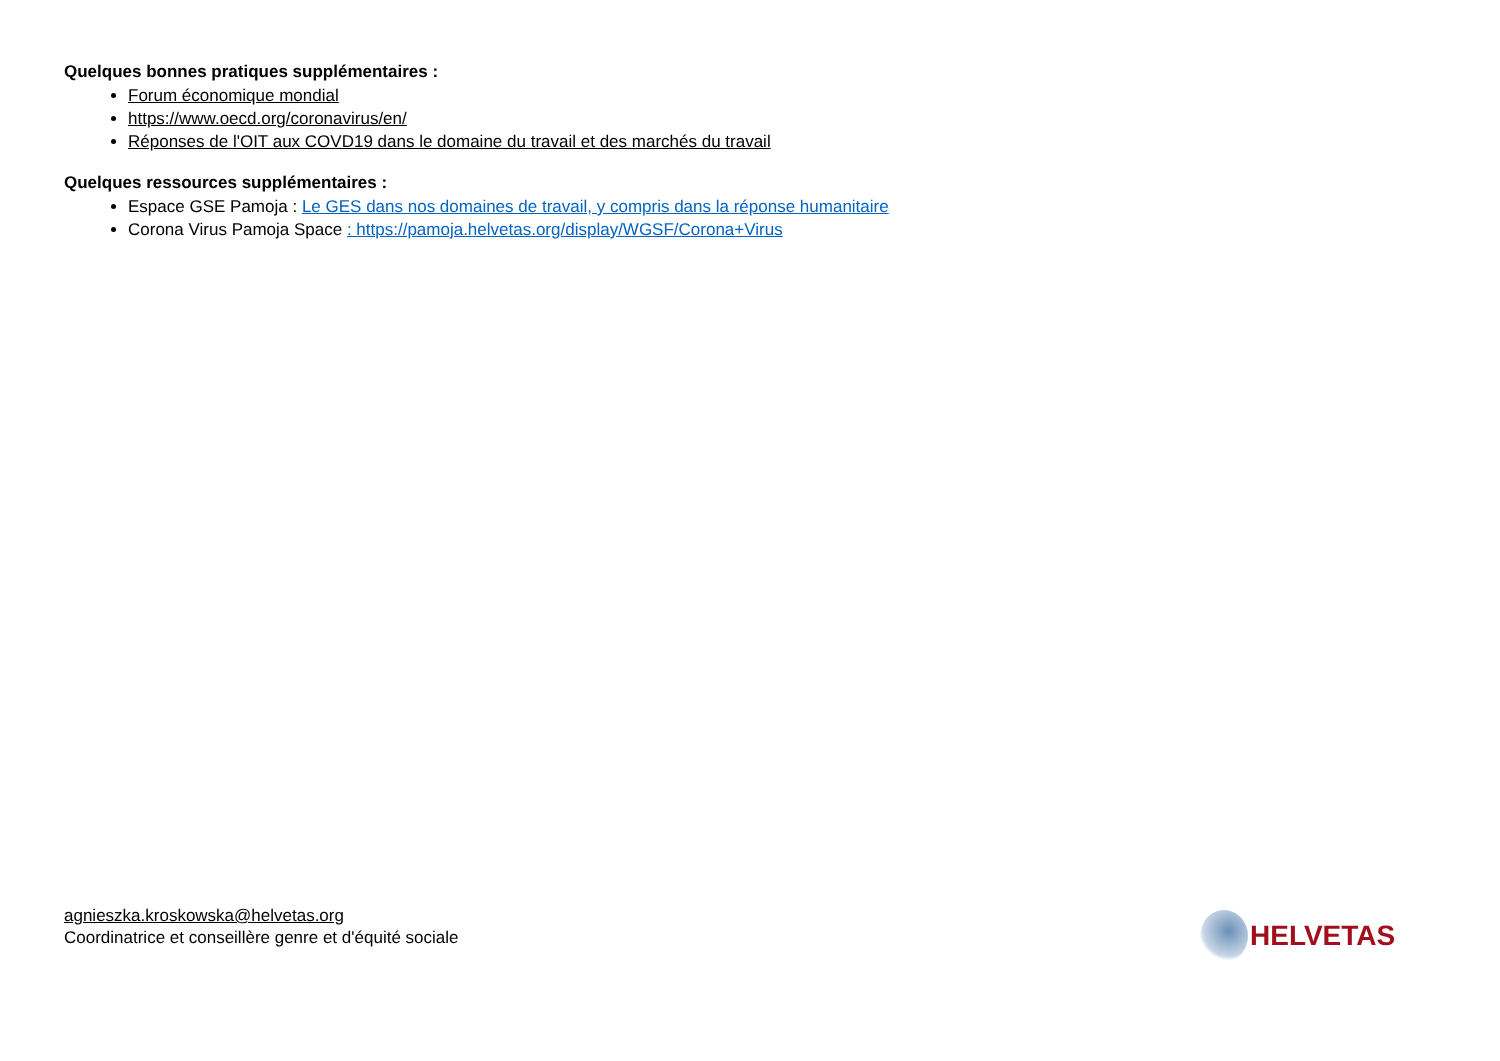Quelques bonnes pratiques supplémentaires :
Forum économique mondial
https://www.oecd.org/coronavirus/en/
Réponses de l'OIT aux COVD19 dans le domaine du travail et des marchés du travail
Quelques ressources supplémentaires :
Espace GSE Pamoja : Le GES dans nos domaines de travail, y compris dans la réponse humanitaire
Corona Virus Pamoja Space : https://pamoja.helvetas.org/display/WGSF/Corona+Virus
agnieszka.kroskowska@helvetas.org
Coordinatrice et conseillère genre et d'équité sociale
HELVETAS